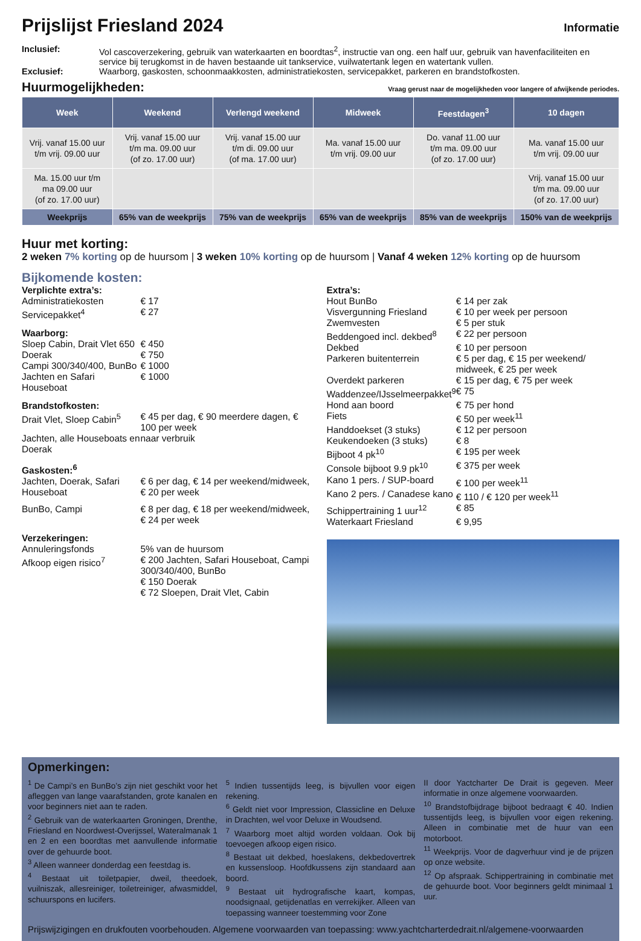Prijslijst Friesland 2024 Informatie
Inclusief:
Vol cascoverzekering, gebruik van waterkaarten en boordtas<sup>2</sup>, instructie van ong. een half uur, gebruik van havenfaciliteiten en service bij terugkomst in de haven bestaande uit tankservice, vuilwatertank legen en watertank vullen.
Exclusief:
Waarborg, gaskosten, schoonmaakkosten, administratiekosten, servicepakket, parkeren en brandstofkosten.
Huurmogelijkheden:
Vraag gerust naar de mogelijkheden voor langere of afwijkende periodes.
| Week | Weekend | Verlengd weekend | Midweek | Feestdagen<sup>3</sup> | 10 dagen |
| --- | --- | --- | --- | --- | --- |
| Vrij. vanaf 15.00 uur t/m vrij. 09.00 uur | Vrij. vanaf 15.00 uur t/m ma. 09.00 uur (of zo. 17.00 uur) | Vrij. vanaf 15.00 uur t/m di. 09.00 uur (of ma. 17.00 uur) | Ma. vanaf 15.00 uur t/m vrij. 09.00 uur | Do. vanaf 11.00 uur t/m ma. 09.00 uur (of zo. 17.00 uur) | Ma. vanaf 15.00 uur t/m vrij. 09.00 uur |
| Ma. 15.00 uur t/m ma 09.00 uur (of zo. 17.00 uur) | | | | | Vrij. vanaf 15.00 uur t/m ma. 09.00 uur (of zo. 17.00 uur) |
| Weekprijs | 65% van de weekprijs | 75% van de weekprijs | 65% van de weekprijs | 85% van de weekprijs | 150% van de weekprijs |
Huur met korting:
2 weken 7% korting op de huursom | 3 weken 10% korting op de huursom | Vanaf 4 weken 12% korting op de huursom
Bijkomende kosten:
| Verplichte extra’s: | |
| Administratiekosten | € 17 |
| Servicepakket<sup>4</sup> | € 27 |
| Waarborg: | |
| Sloep Cabin, Drait Vlet 650 | € 450 |
| Doerak | € 750 |
| Campi 300/340/400, BunBo | € 1000 |
| Jachten en Safari Houseboat | € 1000 |
| Brandstofkosten: | |
| Drait Vlet, Sloep Cabin<sup>5</sup> | € 45 per dag, € 90 meerdere dagen, € 100 per week |
| Jachten, alle Houseboats en Doerak | naar verbruik |
| Gaskosten:<sup>6</sup> | |
| Jachten, Doerak, Safari Houseboat | € 6 per dag, € 14 per weekend/midweek, € 20 per week |
| BunBo, Campi | € 8 per dag, € 18 per weekend/midweek, € 24 per week |
| Verzekeringen: | |
| Annuleringsfonds | 5% van de huursom |
| Afkoop eigen risico<sup>7</sup> | € 200 Jachten, Safari Houseboat, Campi 300/340/400, BunBo € 150 Doerak € 72 Sloepen, Drait Vlet, Cabin |
| Extra’s: | |
| Hout BunBo | € 14 per zak |
| Visvergunning Friesland | € 10 per week per persoon |
| Zwemvesten | € 5 per stuk |
| Beddengoed incl. dekbed<sup>8</sup> | € 22 per persoon |
| Dekbed | € 10 per persoon |
| Parkeren buitenterrein | € 5 per dag, € 15 per weekend/ midweek, € 25 per week |
| Overdekt parkeren | € 15 per dag, € 75 per week |
| Waddenzee/IJsselmeerpakket<sup>9</sup> | € 75 |
| Hond aan boord | € 75 per hond |
| Fiets | € 50 per week<sup>11</sup> |
| Handdoekset (3 stuks) | € 12 per persoon |
| Keukendoeken (3 stuks) | € 8 |
| Bijboot 4 pk<sup>10</sup> | € 195 per week |
| Console bijboot 9.9 pk<sup>10</sup> | € 375 per week |
| Kano 1 pers. / SUP-board | € 100 per week<sup>11</sup> |
| Kano 2 pers. / Canadese kano | € 110 / € 120 per week<sup>11</sup> |
| Schippertraining 1 uur<sup>12</sup> | € 85 |
| Waterkaart Friesland | € 9,95 |
Opmerkingen:
<sup>1</sup> De Campi’s en BunBo’s zijn niet geschikt voor het afleggen van lange vaarafstanden, grote kanalen en voor beginners niet aan te raden.
<sup>2</sup> Gebruik van de waterkaarten Groningen, Drenthe, Friesland en Noordwest-Overijssel, Wateralmanak 1 en 2 en een boordtas met aanvullende informatie over de gehuurde boot.
<sup>3</sup> Alleen wanneer donderdag een feestdag is.
<sup>4</sup> Bestaat uit toiletpapier, dweil, theedoek, vuilniszak, allesreiniger, toiletreiniger, afwasmiddel, schuurspons en lucifers.
<sup>5</sup> Indien tussentijds leeg, is bijvullen voor eigen rekening.
<sup>6</sup> Geldt niet voor Impression, Classicline en Deluxe in Drachten, wel voor Deluxe in Woudsend.
<sup>7</sup> Waarborg moet altijd worden voldaan. Ook bij toevoegen afkoop eigen risico.
<sup>8</sup> Bestaat uit dekbed, hoeslakens, dekbedovertrek en kussensloop. Hoofdkussens zijn standaard aan boord.
<sup>9</sup> Bestaat uit hydrografische kaart, kompas, noodsignaal, getijdenatlas en verrekijker. Alleen van toepassing wanneer toestemming voor Zone
II door Yactcharter De Drait is gegeven. Meer informatie in onze algemene voorwaarden.
<sup>10</sup> Brandstofbijdrage bijboot bedraagt € 40. Indien tussentijds leeg, is bijvullen voor eigen rekening. Alleen in combinatie met de huur van een motorboot.
<sup>11</sup> Weekprijs. Voor de dagverhuur vind je de prijzen op onze website.
<sup>12</sup> Op afspraak. Schippertraining in combinatie met de gehuurde boot. Voor beginners geldt minimaal 1 uur.
Prijswijzigingen en drukfouten voorbehouden. Algemene voorwaarden van toepassing: www.yachtcharterdedrait.nl/algemene-voorwaarden